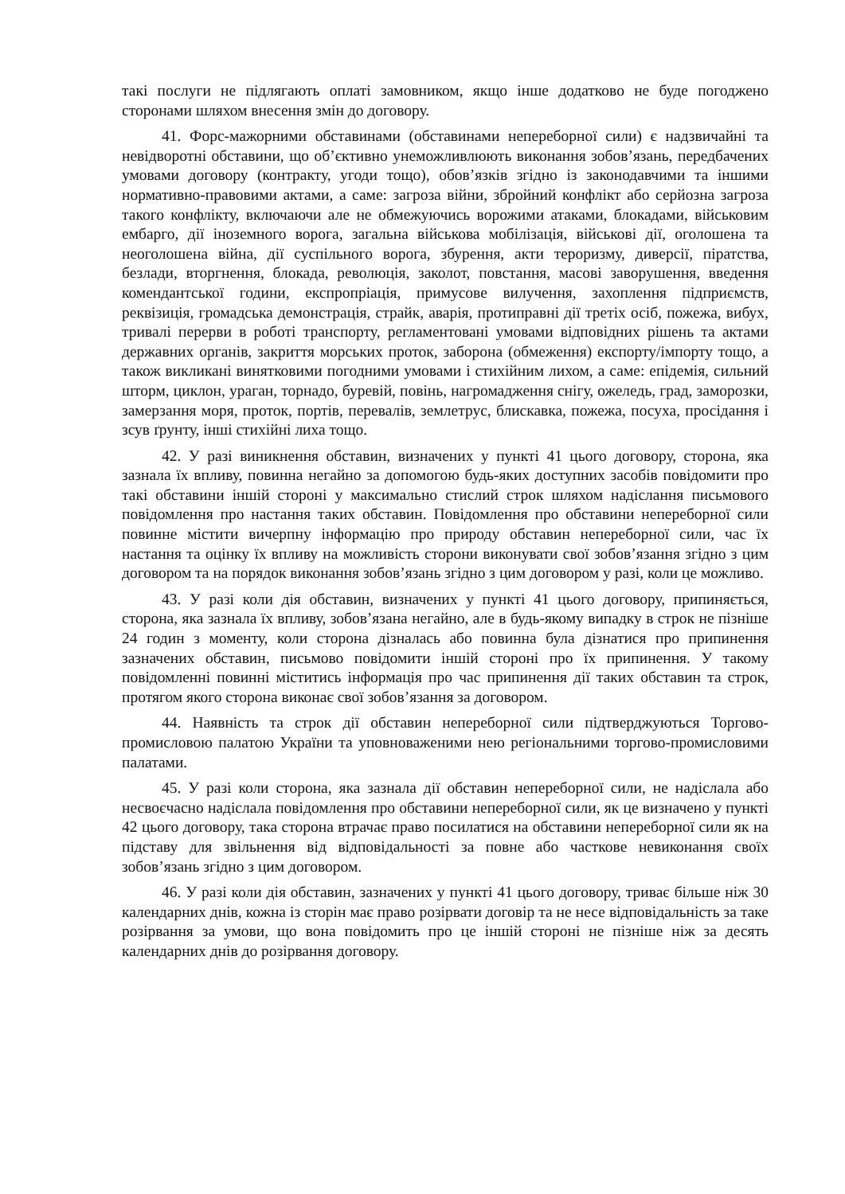такі послуги не підлягають оплаті замовником, якщо інше додатково не буде погоджено сторонами шляхом внесення змін до договору.
41. Форс-мажорними обставинами (обставинами непереборної сили) є надзвичайні та невідворотні обставини, що об’єктивно унеможливлюють виконання зобов’язань, передбачених умовами договору (контракту, угоди тощо), обов’язків згідно із законодавчими та іншими нормативно-правовими актами, а саме: загроза війни, збройний конфлікт або серйозна загроза такого конфлікту, включаючи але не обмежуючись ворожими атаками, блокадами, військовим ембарго, дії іноземного ворога, загальна військова мобілізація, військові дії, оголошена та неоголошена війна, дії суспільного ворога, збурення, акти тероризму, диверсії, піратства, безлади, вторгнення, блокада, революція, заколот, повстання, масові заворушення, введення комендантської години, експропріація, примусове вилучення, захоплення підприємств, реквізиція, громадська демонстрація, страйк, аварія, протиправні дії третіх осіб, пожежа, вибух, тривалі перерви в роботі транспорту, регламентовані умовами відповідних рішень та актами державних органів, закриття морських проток, заборона (обмеження) експорту/імпорту тощо, а також викликані винятковими погодними умовами і стихійним лихом, а саме: епідемія, сильний шторм, циклон, ураган, торнадо, буревій, повінь, нагромадження снігу, ожеледь, град, заморозки, замерзання моря, проток, портів, перевалів, землетрус, блискавка, пожежа, посуха, просідання і зсув ґрунту, інші стихійні лиха тощо.
42. У разі виникнення обставин, визначених у пункті 41 цього договору, сторона, яка зазнала їх впливу, повинна негайно за допомогою будь-яких доступних засобів повідомити про такі обставини іншій стороні у максимально стислий строк шляхом надіслання письмового повідомлення про настання таких обставин. Повідомлення про обставини непереборної сили повинне містити вичерпну інформацію про природу обставин непереборної сили, час їх настання та оцінку їх впливу на можливість сторони виконувати свої зобов’язання згідно з цим договором та на порядок виконання зобов’язань згідно з цим договором у разі, коли це можливо.
43. У разі коли дія обставин, визначених у пункті 41 цього договору, припиняється, сторона, яка зазнала їх впливу, зобов’язана негайно, але в будь-якому випадку в строк не пізніше 24 годин з моменту, коли сторона дізналась або повинна була дізнатися про припинення зазначених обставин, письмово повідомити іншій стороні про їх припинення. У такому повідомленні повинні міститись інформація про час припинення дії таких обставин та строк, протягом якого сторона виконає свої зобов’язання за договором.
44. Наявність та строк дії обставин непереборної сили підтверджуються Торгово-промисловою палатою України та уповноваженими нею регіональними торгово-промисловими палатами.
45. У разі коли сторона, яка зазнала дії обставин непереборної сили, не надіслала або несвоєчасно надіслала повідомлення про обставини непереборної сили, як це визначено у пункті 42 цього договору, така сторона втрачає право посилатися на обставини непереборної сили як на підставу для звільнення від відповідальності за повне або часткове невиконання своїх зобов’язань згідно з цим договором.
46. У разі коли дія обставин, зазначених у пункті 41 цього договору, триває більше ніж 30 календарних днів, кожна із сторін має право розірвати договір та не несе відповідальність за таке розірвання за умови, що вона повідомить про це іншій стороні не пізніше ніж за десять календарних днів до розірвання договору.